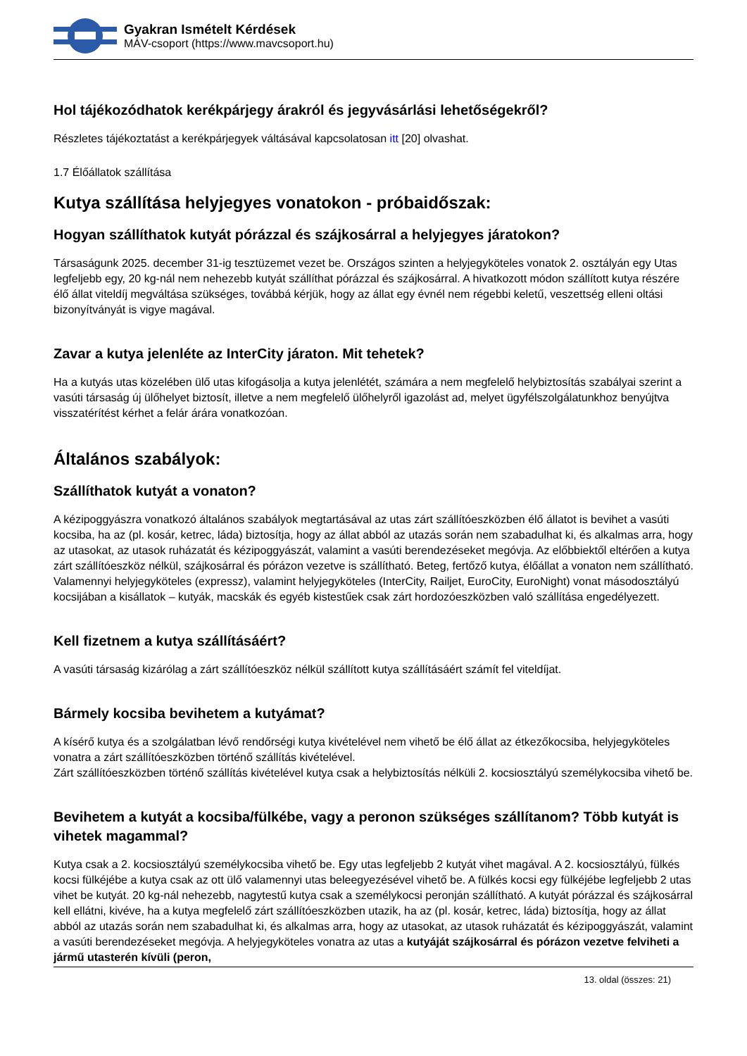Gyakran Ismételt Kérdések
MÁV-csoport (https://www.mavcsoport.hu)
Hol tájékozódhatok kerékpárjegy árakról és jegyvásárlási lehetőségekről?
Részletes tájékoztatást a kerékpárjegyek váltásával kapcsolatosan itt [20] olvashat.
1.7 Élőállatok szállítása
Kutya szállítása helyjegyes vonatokon - próbaidőszak:
Hogyan szállíthatok kutyát pórázzal és szájkosárral a helyjegyes járatokon?
Társaságunk 2025. december 31-ig tesztüzemet vezet be. Országos szinten a helyjegyköteles vonatok 2. osztályán egy Utas legfeljebb egy, 20 kg-nál nem nehezebb kutyát szállíthat pórázzal és szájkosárral. A hivatkozott módon szállított kutya részére élő állat viteldíj megváltása szükséges, továbbá kérjük, hogy az állat egy évnél nem régebbi keletű, veszettség elleni oltási bizonyítványát is vigye magával.
Zavar a kutya jelenléte az InterCity járaton. Mit tehetek?
Ha a kutyás utas közelében ülő utas kifogásolja a kutya jelenlétét, számára a nem megfelelő helybiztosítás szabályai szerint a vasúti társaság új ülőhelyet biztosít, illetve a nem megfelelő ülőhelyről igazolást ad, melyet ügyfélszolgálatunkhoz benyújtva visszatérítést kérhet a felár árára vonatkozóan.
Általános szabályok:
Szállíthatok kutyát a vonaton?
A kézipoggyászra vonatkozó általános szabályok megtartásával az utas zárt szállítóeszközben élő állatot is bevihet a vasúti kocsiba, ha az (pl. kosár, ketrec, láda) biztosítja, hogy az állat abból az utazás során nem szabadulhat ki, és alkalmas arra, hogy az utasokat, az utasok ruházatát és kézipoggyászát, valamint a vasúti berendezéseket megóvja. Az előbbiektől eltérően a kutya zárt szállítóeszköz nélkül, szájkosárral és pórázon vezetve is szállítható. Beteg, fertőző kutya, élőállat a vonaton nem szállítható. Valamennyi helyjegyköteles (expressz), valamint helyjegyköteles (InterCity, Railjet, EuroCity, EuroNight) vonat másodosztályú kocsijában a kisállatok – kutyák, macskák és egyéb kistestűek csak zárt hordozóeszközben való szállítása engedélyezett.
Kell fizetnem a kutya szállításáért?
A vasúti társaság kizárólag a zárt szállítóeszköz nélkül szállított kutya szállításáért számít fel viteldíjat.
Bármely kocsiba bevihetem a kutyámat?
A kísérő kutya és a szolgálatban lévő rendőrségi kutya kivételével nem vihető be élő állat az étkezőkocsiba, helyjegyköteles vonatra a zárt szállítóeszközben történő szállítás kivételével.
Zárt szállítóeszközben történő szállítás kivételével kutya csak a helybiztosítás nélküli 2. kocsiosztályú személykocsiba vihető be.
Bevihetem a kutyát a kocsiba/fülkébe, vagy a peronon szükséges szállítanom? Több kutyát is vihetek magammal?
Kutya csak a 2. kocsiosztályú személykocsiba vihető be. Egy utas legfeljebb 2 kutyát vihet magával. A 2. kocsiosztályú, fülkés kocsi fülkéjébe a kutya csak az ott ülő valamennyi utas beleegyezésével vihető be. A fülkés kocsi egy fülkéjébe legfeljebb 2 utas vihet be kutyát. 20 kg-nál nehezebb, nagytestű kutya csak a személykocsi peronján szállítható. A kutyát pórázzal és szájkosárral kell ellátni, kivéve, ha a kutya megfelelő zárt szállítóeszközben utazik, ha az (pl. kosár, ketrec, láda) biztosítja, hogy az állat abból az utazás során nem szabadulhat ki, és alkalmas arra, hogy az utasokat, az utasok ruházatát és kézipoggyászát, valamint a vasúti berendezéseket megóvja. A helyjegyköteles vonatra az utas a kutyáját szájkosárral és pórázon vezetve felviheti a jármű utasterén kívüli (peron,
13. oldal (összes: 21)